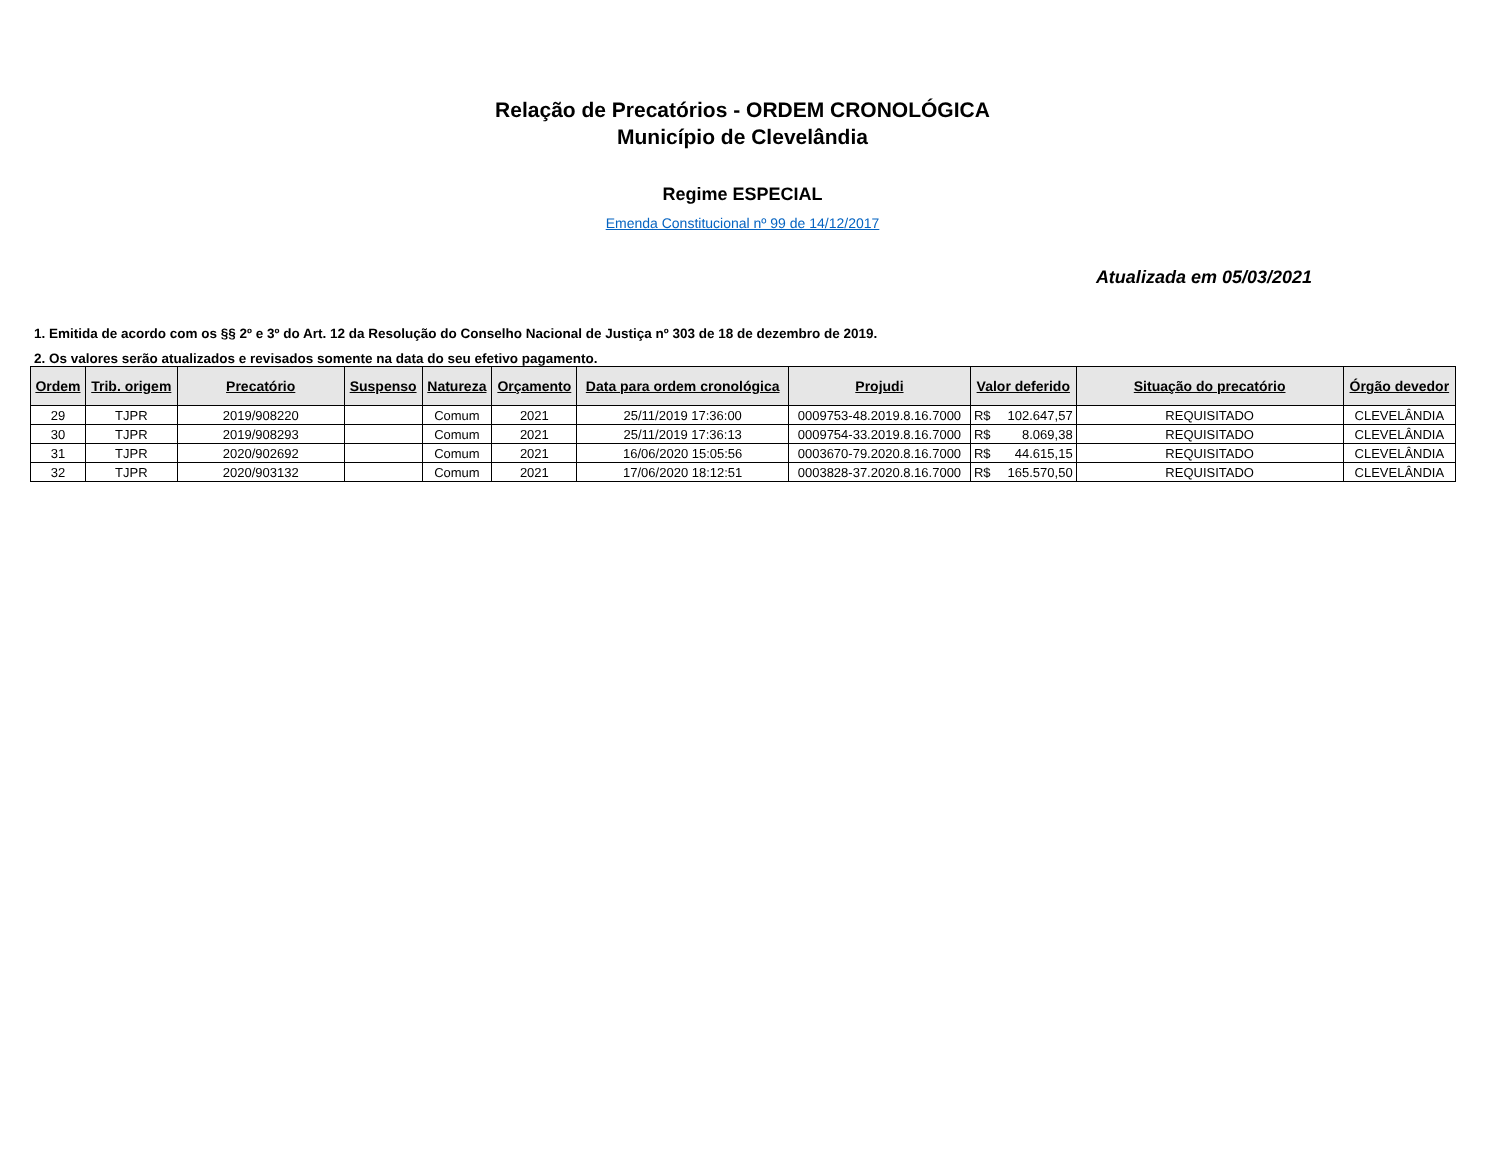Relação de Precatórios - ORDEM CRONOLÓGICA
Município de Clevelândia
Regime ESPECIAL
Emenda Constitucional nº 99 de 14/12/2017
Atualizada em 05/03/2021
1. Emitida de acordo com os §§ 2º e 3º do Art. 12 da Resolução do Conselho Nacional de Justiça nº 303 de 18 de dezembro de 2019.
2. Os valores serão atualizados e revisados somente na data do seu efetivo pagamento.
| Ordem | Trib. origem | Precatório | Suspenso | Natureza | Orçamento | Data para ordem cronológica | Projudi | Valor deferido | Situação do precatório | Órgão devedor |
| --- | --- | --- | --- | --- | --- | --- | --- | --- | --- | --- |
| 29 | TJPR | 2019/908220 | | Comum | 2021 | 25/11/2019 17:36:00 | 0009753-48.2019.8.16.7000 | R$ 102.647,57 | REQUISITADO | CLEVELÂNDIA |
| 30 | TJPR | 2019/908293 | | Comum | 2021 | 25/11/2019 17:36:13 | 0009754-33.2019.8.16.7000 | R$ 8.069,38 | REQUISITADO | CLEVELÂNDIA |
| 31 | TJPR | 2020/902692 | | Comum | 2021 | 16/06/2020 15:05:56 | 0003670-79.2020.8.16.7000 | R$ 44.615,15 | REQUISITADO | CLEVELÂNDIA |
| 32 | TJPR | 2020/903132 | | Comum | 2021 | 17/06/2020 18:12:51 | 0003828-37.2020.8.16.7000 | R$ 165.570,50 | REQUISITADO | CLEVELÂNDIA |